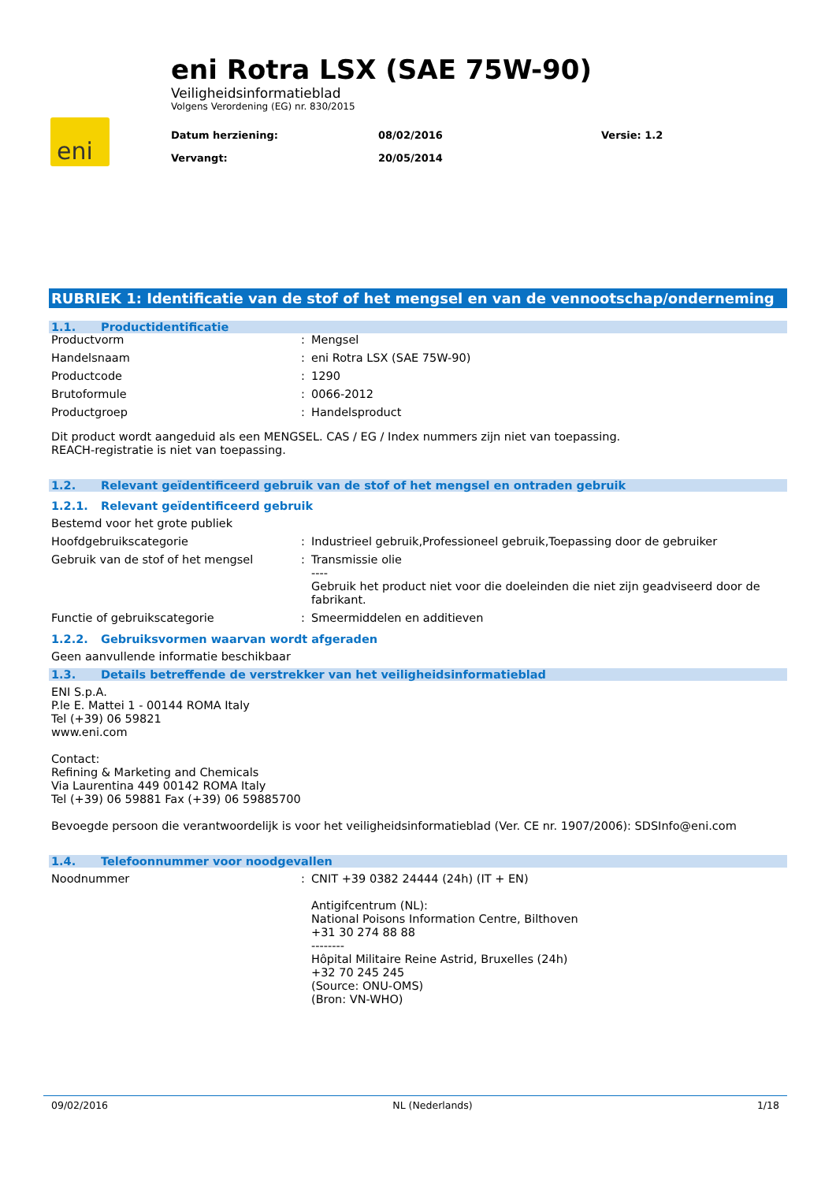eni
eni Rotra LSX (SAE 75W-90)
Veiligheidsinformatieblad
Volgens Verordening (EG) nr. 830/2015
Datum herziening:
08/02/2016
Versie: 1.2
Vervangt:
20/05/2014
RUBRIEK 1: Identificatie van de stof of het mengsel en van de vennootschap/onderneming
1.1. Productidentificatie
Productvorm : Mengsel
Handelsnaam : eni Rotra LSX (SAE 75W-90)
Productcode : 1290
Brutoformule : 0066-2012
Productgroep : Handelsproduct
Dit product wordt aangeduid als een MENGSEL. CAS / EG / Index nummers zijn niet van toepassing.
REACH-registratie is niet van toepassing.
1.2. Relevant geïdentificeerd gebruik van de stof of het mengsel en ontraden gebruik
1.2.1. Relevant geïdentificeerd gebruik
Bestemd voor het grote publiek
Hoofdgebruikscategorie : Industrieel gebruik,Professioneel gebruik,Toepassing door de gebruiker
Gebruik van de stof of het mengsel : Transmissie olie
----
Gebruik het product niet voor die doeleinden die niet zijn geadviseerd door de fabrikant.
Functie of gebruikscategorie : Smeermiddelen en additieven
1.2.2. Gebruiksvormen waarvan wordt afgeraden
Geen aanvullende informatie beschikbaar
1.3. Details betreffende de verstrekker van het veiligheidsinformatieblad
ENI S.p.A.
P.le E. Mattei 1 - 00144 ROMA Italy
Tel (+39) 06 59821
www.eni.com
Contact:
Refining & Marketing and Chemicals
Via Laurentina 449 00142 ROMA Italy
Tel (+39) 06 59881 Fax (+39) 06 59885700
Bevoegde persoon die verantwoordelijk is voor het veiligheidsinformatieblad (Ver. CE nr. 1907/2006): SDSInfo@eni.com
1.4. Telefoonnummer voor noodgevallen
Noodnummer : CNIT +39 0382 24444 (24h) (IT + EN)
Antigifcentrum (NL):
National Poisons Information Centre, Bilthoven
+31 30 274 88 88
--------
Hôpital Militaire Reine Astrid, Bruxelles (24h)
+32 70 245 245
(Source: ONU-OMS)
(Bron: VN-WHO)
09/02/2016 NL (Nederlands) 1/18